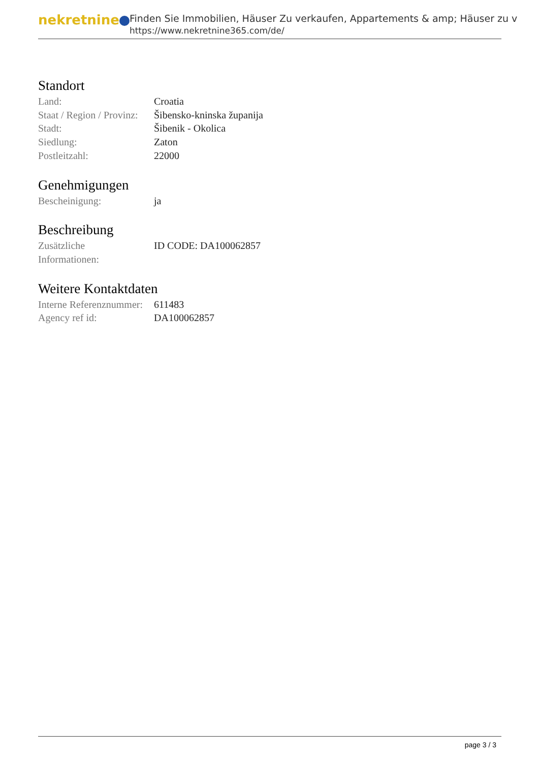nekretnine
Finden Sie Immobilien, Häuser Zu verkaufen, Appartements & amp; Häuser zu v
https://www.nekretnine365.com/de/
Standort
| Land: | Croatia |
| Staat / Region / Provinz: | Šibensko-kninska županija |
| Stadt: | Šibenik - Okolica |
| Siedlung: | Zaton |
| Postleitzahl: | 22000 |
Genehmigungen
| Bescheinigung: | ja |
Beschreibung
| Zusätzliche Informationen: | ID CODE: DA100062857 |
Weitere Kontaktdaten
| Interne Referenznummer: | 611483 |
| Agency ref id: | DA100062857 |
page 3 / 3